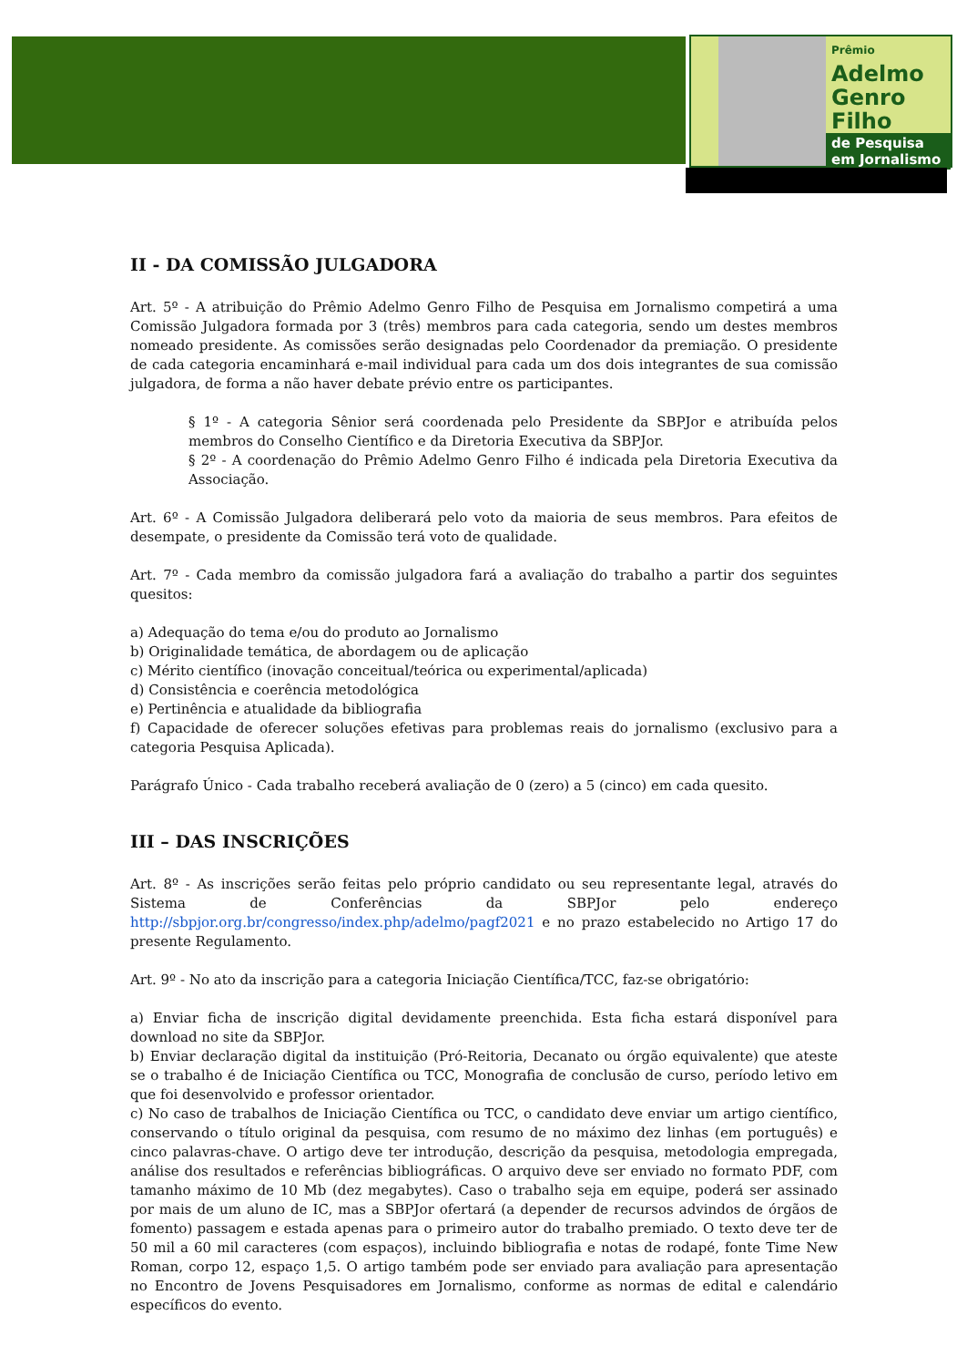Prêmio
Adelmo
Genro
Filho
de Pesquisa
em Jornalismo
II - DA COMISSÃO JULGADORA
Art. 5º - A atribuição do Prêmio Adelmo Genro Filho de Pesquisa em Jornalismo competirá a uma Comissão Julgadora formada por 3 (três) membros para cada categoria, sendo um destes membros nomeado presidente. As comissões serão designadas pelo Coordenador da premiação. O presidente de cada categoria encaminhará e-mail individual para cada um dos dois integrantes de sua comissão julgadora, de forma a não haver debate prévio entre os participantes.
§ 1º - A categoria Sênior será coordenada pelo Presidente da SBPJor e atribuída pelos membros do Conselho Científico e da Diretoria Executiva da SBPJor.
§ 2º - A coordenação do Prêmio Adelmo Genro Filho é indicada pela Diretoria Executiva da Associação.
Art. 6º - A Comissão Julgadora deliberará pelo voto da maioria de seus membros. Para efeitos de desempate, o presidente da Comissão terá voto de qualidade.
Art. 7º - Cada membro da comissão julgadora fará a avaliação do trabalho a partir dos seguintes quesitos:
a) Adequação do tema e/ou do produto ao Jornalismo
b) Originalidade temática, de abordagem ou de aplicação
c) Mérito científico (inovação conceitual/teórica ou experimental/aplicada)
d) Consistência e coerência metodológica
e) Pertinência e atualidade da bibliografia
f) Capacidade de oferecer soluções efetivas para problemas reais do jornalismo (exclusivo para a categoria Pesquisa Aplicada).
Parágrafo Único - Cada trabalho receberá avaliação de 0 (zero) a 5 (cinco) em cada quesito.
III – DAS INSCRIÇÕES
Art. 8º - As inscrições serão feitas pelo próprio candidato ou seu representante legal, através do Sistema de Conferências da SBPJor pelo endereço http://sbpjor.org.br/congresso/index.php/adelmo/pagf2021 e no prazo estabelecido no Artigo 17 do presente Regulamento.
Art. 9º - No ato da inscrição para a categoria Iniciação Científica/TCC, faz-se obrigatório:
a) Enviar ficha de inscrição digital devidamente preenchida. Esta ficha estará disponível para download no site da SBPJor.
b) Enviar declaração digital da instituição (Pró-Reitoria, Decanato ou órgão equivalente) que ateste se o trabalho é de Iniciação Científica ou TCC, Monografia de conclusão de curso, período letivo em que foi desenvolvido e professor orientador.
c) No caso de trabalhos de Iniciação Científica ou TCC, o candidato deve enviar um artigo científico, conservando o título original da pesquisa, com resumo de no máximo dez linhas (em português) e cinco palavras-chave. O artigo deve ter introdução, descrição da pesquisa, metodologia empregada, análise dos resultados e referências bibliográficas. O arquivo deve ser enviado no formato PDF, com tamanho máximo de 10 Mb (dez megabytes). Caso o trabalho seja em equipe, poderá ser assinado por mais de um aluno de IC, mas a SBPJor ofertará (a depender de recursos advindos de órgãos de fomento) passagem e estada apenas para o primeiro autor do trabalho premiado. O texto deve ter de 50 mil a 60 mil caracteres (com espaços), incluindo bibliografia e notas de rodapé, fonte Time New Roman, corpo 12, espaço 1,5. O artigo também pode ser enviado para avaliação para apresentação no Encontro de Jovens Pesquisadores em Jornalismo, conforme as normas de edital e calendário específicos do evento.